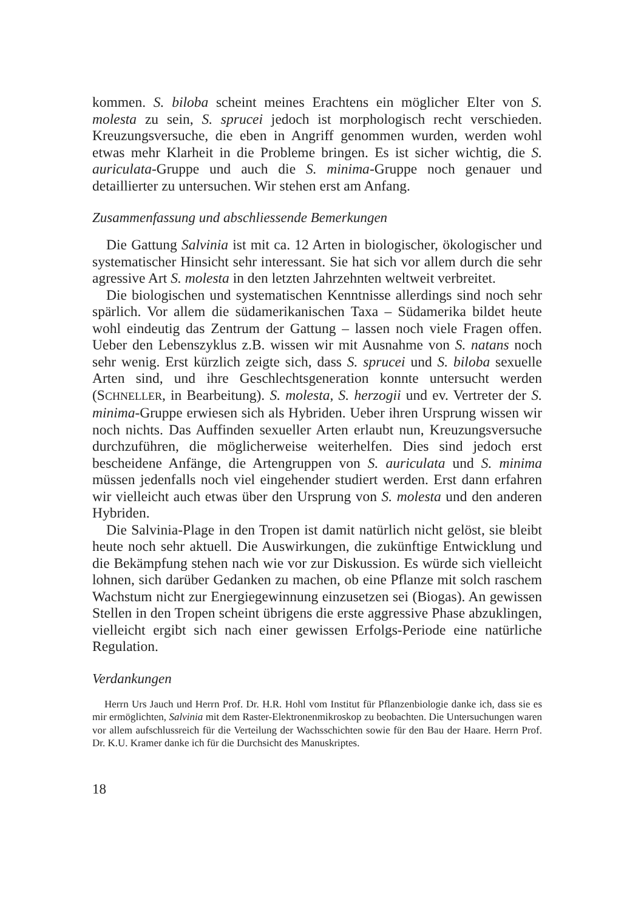kommen. S. biloba scheint meines Erachtens ein möglicher Elter von S. molesta zu sein, S. sprucei jedoch ist morphologisch recht verschieden. Kreuzungsversuche, die eben in Angriff genommen wurden, werden wohl etwas mehr Klarheit in die Probleme bringen. Es ist sicher wichtig, die S. auriculata-Gruppe und auch die S. minima-Gruppe noch genauer und detaillierter zu untersuchen. Wir stehen erst am Anfang.
Zusammenfassung und abschliessende Bemerkungen
Die Gattung Salvinia ist mit ca. 12 Arten in biologischer, ökologischer und systematischer Hinsicht sehr interessant. Sie hat sich vor allem durch die sehr agressive Art S. molesta in den letzten Jahrzehnten weltweit verbreitet.
Die biologischen und systematischen Kenntnisse allerdings sind noch sehr spärlich. Vor allem die südamerikanischen Taxa – Südamerika bildet heute wohl eindeutig das Zentrum der Gattung – lassen noch viele Fragen offen. Ueber den Lebenszyklus z.B. wissen wir mit Ausnahme von S. natans noch sehr wenig. Erst kürzlich zeigte sich, dass S. sprucei und S. biloba sexuelle Arten sind, und ihre Geschlechtsgeneration konnte untersucht werden (SCHNELLER, in Bearbeitung). S. molesta, S. herzogii und ev. Vertreter der S. minima-Gruppe erwiesen sich als Hybriden. Ueber ihren Ursprung wissen wir noch nichts. Das Auffinden sexueller Arten erlaubt nun, Kreuzungsversuche durchzuführen, die möglicherweise weiterhelfen. Dies sind jedoch erst bescheidene Anfänge, die Artengruppen von S. auriculata und S. minima müssen jedenfalls noch viel eingehender studiert werden. Erst dann erfahren wir vielleicht auch etwas über den Ursprung von S. molesta und den anderen Hybriden.
Die Salvinia-Plage in den Tropen ist damit natürlich nicht gelöst, sie bleibt heute noch sehr aktuell. Die Auswirkungen, die zukünftige Entwicklung und die Bekämpfung stehen nach wie vor zur Diskussion. Es würde sich vielleicht lohnen, sich darüber Gedanken zu machen, ob eine Pflanze mit solch raschem Wachstum nicht zur Energiegewinnung einzusetzen sei (Biogas). An gewissen Stellen in den Tropen scheint übrigens die erste aggressive Phase abzuklingen, vielleicht ergibt sich nach einer gewissen Erfolgs-Periode eine natürliche Regulation.
Verdankungen
Herrn Urs Jauch und Herrn Prof. Dr. H.R. Hohl vom Institut für Pflanzenbiologie danke ich, dass sie es mir ermöglichten, Salvinia mit dem Raster-Elektronenmikroskop zu beobachten. Die Untersuchungen waren vor allem aufschlussreich für die Verteilung der Wachsschichten sowie für den Bau der Haare. Herrn Prof. Dr. K.U. Kramer danke ich für die Durchsicht des Manuskriptes.
18